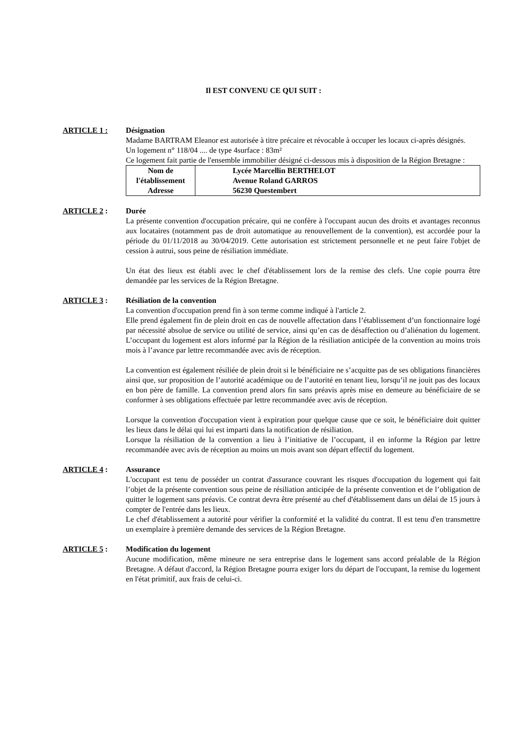Il EST CONVENU CE QUI SUIT :
ARTICLE 1 : Désignation
Madame BARTRAM Eleanor est autorisée à titre précaire et révocable à occuper les locaux ci-après désignés.
Un logement n° 118/04 .... de type 4surface : 83m²
Ce logement fait partie de l'ensemble immobilier désigné ci-dessous mis à disposition de la Région Bretagne :
| Nom de l'établissement Adresse | Lycée Marcellin BERTHELOT Avenue Roland GARROS 56230 Questembert |
ARTICLE 2 : Durée
La présente convention d'occupation précaire, qui ne confère à l'occupant aucun des droits et avantages reconnus aux locataires (notamment pas de droit automatique au renouvellement de la convention), est accordée pour la période du 01/11/2018 au 30/04/2019. Cette autorisation est strictement personnelle et ne peut faire l'objet de cession à autrui, sous peine de résiliation immédiate.
Un état des lieux est établi avec le chef d'établissement lors de la remise des clefs. Une copie pourra être demandée par les services de la Région Bretagne.
ARTICLE 3 : Résiliation de la convention
La convention d'occupation prend fin à son terme comme indiqué à l'article 2.
Elle prend également fin de plein droit en cas de nouvelle affectation dans l’établissement d’un fonctionnaire logé par nécessité absolue de service ou utilité de service, ainsi qu’en cas de désaffection ou d’aliénation du logement. L’occupant du logement est alors informé par la Région de la résiliation anticipée de la convention au moins trois mois à l’avance par lettre recommandée avec avis de réception.
La convention est également résiliée de plein droit si le bénéficiaire ne s’acquitte pas de ses obligations financières ainsi que, sur proposition de l’autorité académique ou de l’autorité en tenant lieu, lorsqu’il ne jouit pas des locaux en bon père de famille. La convention prend alors fin sans préavis après mise en demeure au bénéficiaire de se conformer à ses obligations effectuée par lettre recommandée avec avis de réception.
Lorsque la convention d'occupation vient à expiration pour quelque cause que ce soit, le bénéficiaire doit quitter les lieux dans le délai qui lui est imparti dans la notification de résiliation.
Lorsque la résiliation de la convention a lieu à l’initiative de l’occupant, il en informe la Région par lettre recommandée avec avis de réception au moins un mois avant son départ effectif du logement.
ARTICLE 4 : Assurance
L'occupant est tenu de posséder un contrat d'assurance couvrant les risques d'occupation du logement qui fait l’objet de la présente convention sous peine de résiliation anticipée de la présente convention et de l’obligation de quitter le logement sans préavis. Ce contrat devra être présenté au chef d'établissement dans un délai de 15 jours à compter de l'entrée dans les lieux.
Le chef d'établissement a autorité pour vérifier la conformité et la validité du contrat. Il est tenu d'en transmettre un exemplaire à première demande des services de la Région Bretagne.
ARTICLE 5 : Modification du logement
Aucune modification, même mineure ne sera entreprise dans le logement sans accord préalable de la Région Bretagne. A défaut d'accord, la Région Bretagne pourra exiger lors du départ de l'occupant, la remise du logement en l'état primitif, aux frais de celui-ci.